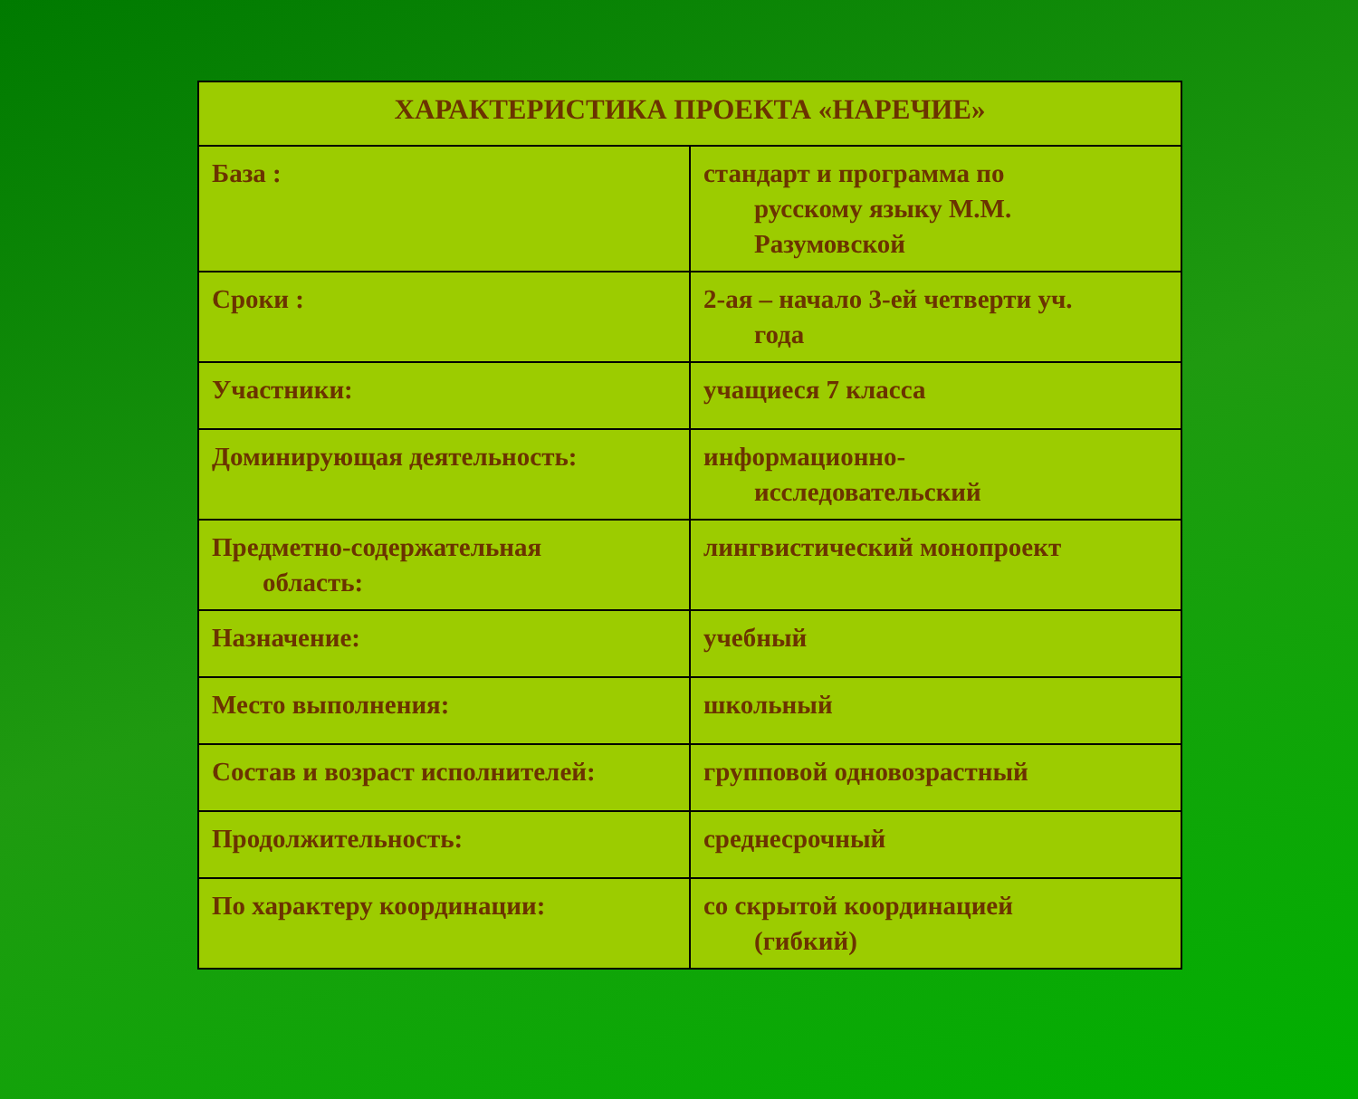| ХАРАКТЕРИСТИКА ПРОЕКТА «НАРЕЧИЕ» | |
| --- | --- |
| База : | стандарт и программа по русскому языку М.М. Разумовской |
| Сроки : | 2-ая – начало 3-ей четверти уч. года |
| Участники: | учащиеся 7 класса |
| Доминирующая деятельность: | информационно- исследовательский |
| Предметно-содержательная область: | лингвистический монопроект |
| Назначение: | учебный |
| Место выполнения: | школьный |
| Состав и возраст исполнителей: | групповой одновозрастный |
| Продолжительность: | среднесрочный |
| По характеру координации: | со скрытой координацией (гибкий) |